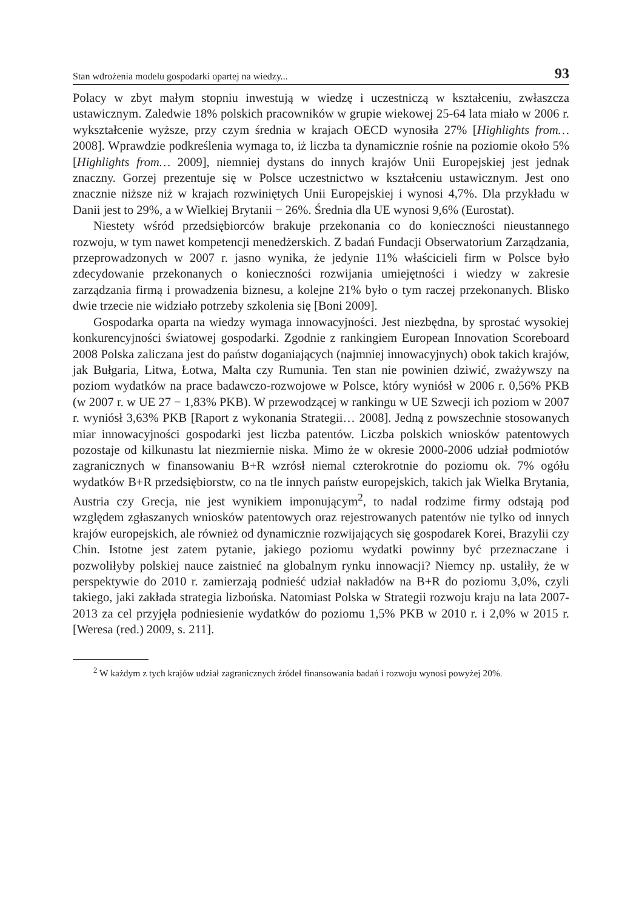Stan wdrożenia modelu gospodarki opartej na wiedzy... 93
Polacy w zbyt małym stopniu inwestują w wiedzę i uczestniczą w kształceniu, zwłaszcza ustawicznym. Zaledwie 18% polskich pracowników w grupie wiekowej 25-64 lata miało w 2006 r. wykształcenie wyższe, przy czym średnia w krajach OECD wynosiła 27% [Highlights from… 2008]. Wprawdzie podkreślenia wymaga to, iż liczba ta dynamicznie rośnie na poziomie około 5% [Highlights from… 2009], niemniej dystans do innych krajów Unii Europejskiej jest jednak znaczny. Gorzej prezentuje się w Polsce uczestnictwo w kształceniu ustawicznym. Jest ono znacznie niższe niż w krajach rozwiniętych Unii Europejskiej i wynosi 4,7%. Dla przykładu w Danii jest to 29%, a w Wielkiej Brytanii − 26%. Średnia dla UE wynosi 9,6% (Eurostat).
Niestety wśród przedsiębiorców brakuje przekonania co do konieczności nieustannego rozwoju, w tym nawet kompetencji menedżerskich. Z badań Fundacji Obserwatorium Zarządzania, przeprowadzonych w 2007 r. jasno wynika, że jedynie 11% właścicieli firm w Polsce było zdecydowanie przekonanych o konieczności rozwijania umiejętności i wiedzy w zakresie zarządzania firmą i prowadzenia biznesu, a kolejne 21% było o tym raczej przekonanych. Blisko dwie trzecie nie widziało potrzeby szkolenia się [Boni 2009].
Gospodarka oparta na wiedzy wymaga innowacyjności. Jest niezbędna, by sprostać wysokiej konkurencyjności światowej gospodarki. Zgodnie z rankingiem European Innovation Scoreboard 2008 Polska zaliczana jest do państw doganiających (najmniej innowacyjnych) obok takich krajów, jak Bułgaria, Litwa, Łotwa, Malta czy Rumunia. Ten stan nie powinien dziwić, zważywszy na poziom wydatków na prace badawczo-rozwojowe w Polsce, który wyniósł w 2006 r. 0,56% PKB (w 2007 r. w UE 27 − 1,83% PKB). W przewodzącej w rankingu w UE Szwecji ich poziom w 2007 r. wyniósł 3,63% PKB [Raport z wykonania Strategii… 2008]. Jedną z powszechnie stosowanych miar innowacyjności gospodarki jest liczba patentów. Liczba polskich wniosków patentowych pozostaje od kilkunastu lat niezmiernie niska. Mimo że w okresie 2000-2006 udział podmiotów zagranicznych w finansowaniu B+R wzrósł niemal czterokrotnie do poziomu ok. 7% ogółu wydatków B+R przedsiębiorstw, co na tle innych państw europejskich, takich jak Wielka Brytania, Austria czy Grecja, nie jest wynikiem imponującym<sup>2</sup>, to nadal rodzime firmy odstają pod względem zgłaszanych wniosków patentowych oraz rejestrowanych patentów nie tylko od innych krajów europejskich, ale również od dynamicznie rozwijających się gospodarek Korei, Brazylii czy Chin. Istotne jest zatem pytanie, jakiego poziomu wydatki powinny być przeznaczane i pozwoliłyby polskiej nauce zaistnieć na globalnym rynku innowacji? Niemcy np. ustaliły, że w perspektywie do 2010 r. zamierzają podnieść udział nakładów na B+R do poziomu 3,0%, czyli takiego, jaki zakłada strategia lizbońska. Natomiast Polska w Strategii rozwoju kraju na lata 2007-2013 za cel przyjęła podniesienie wydatków do poziomu 1,5% PKB w 2010 r. i 2,0% w 2015 r. [Weresa (red.) 2009, s. 211].
<sup>2</sup> W każdym z tych krajów udział zagranicznych źródeł finansowania badań i rozwoju wynosi powyżej 20%.